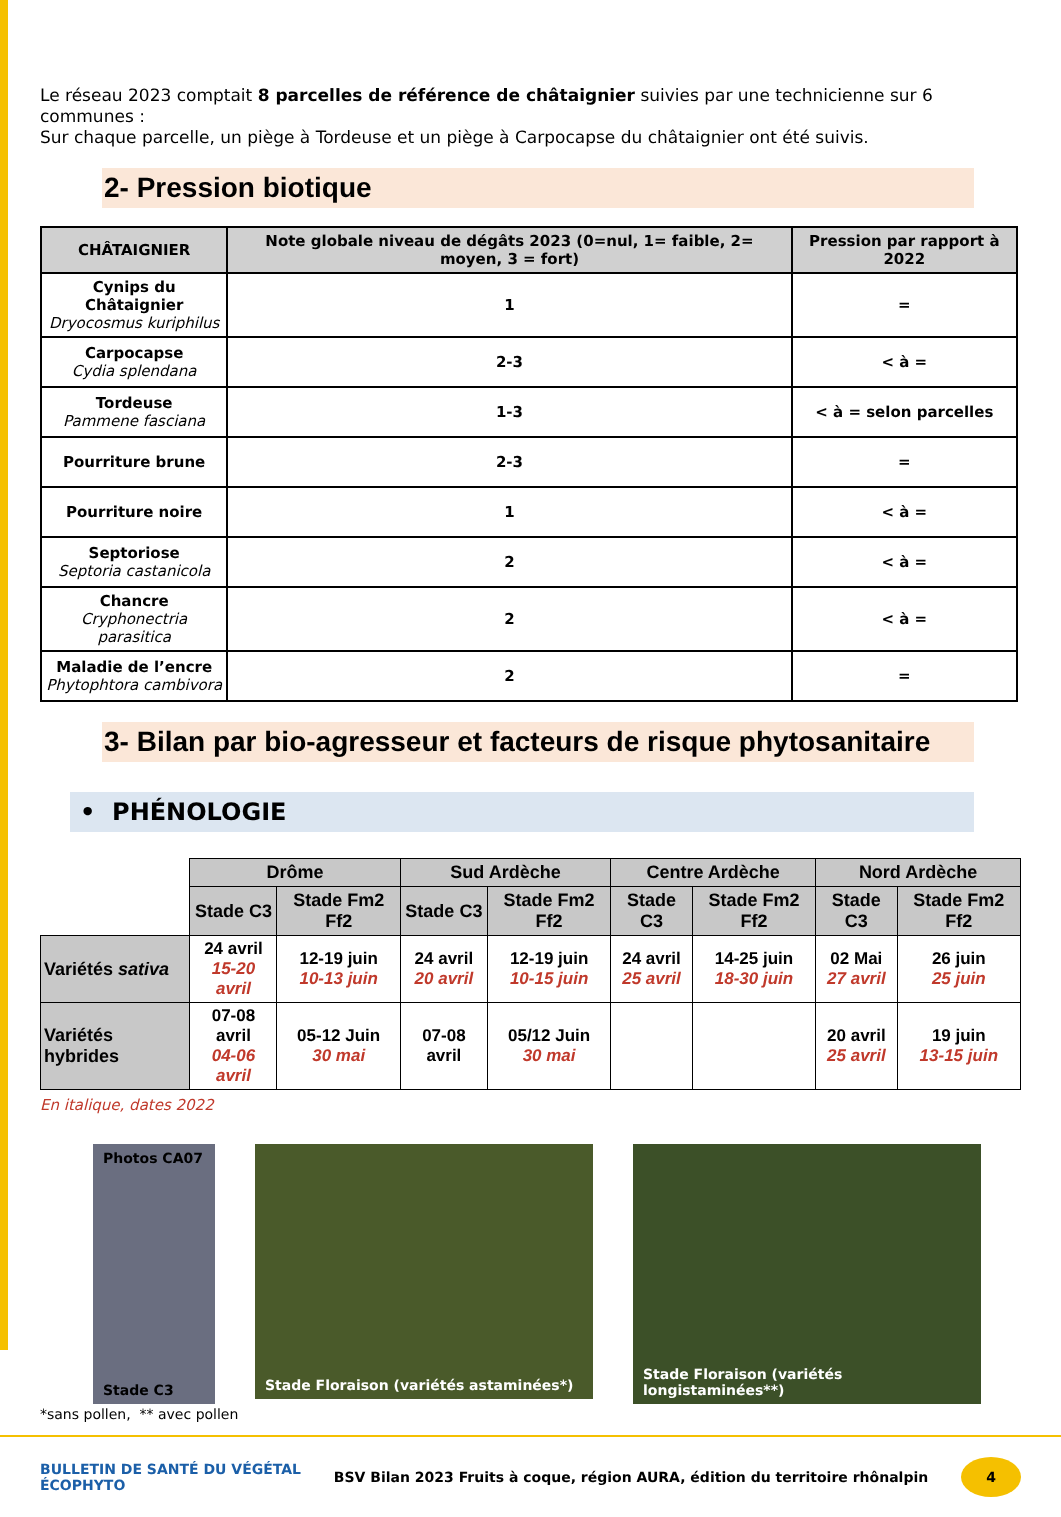Le réseau 2023 comptait 8 parcelles de référence de châtaignier suivies par une technicienne sur 6 communes :
Sur chaque parcelle, un piège à Tordeuse et un piège à Carpocapse du châtaignier ont été suivis.
2- Pression biotique
| CHÂTAIGNIER | Note globale niveau de dégâts 2023 (0=nul, 1= faible, 2= moyen, 3 = fort) | Pression par rapport à 2022 |
| --- | --- | --- |
| Cynips du Châtaignier Dryocosmus kuriphilus | 1 | = |
| Carpocapse Cydia splendana | 2-3 | < à = |
| Tordeuse Pammene fasciana | 1-3 | < à = selon parcelles |
| Pourriture brune | 2-3 | = |
| Pourriture noire | 1 | < à = |
| Septoriose Septoria castanicola | 2 | < à = |
| Chancre Cryphonectria parasitica | 2 | < à = |
| Maladie de l’encre Phytophtora cambivora | 2 | = |
3- Bilan par bio-agresseur et facteurs de risque phytosanitaire
• PHÉNOLOGIE
| | Drôme | | Sud Ardèche | | Centre Ardèche | | Nord Ardèche | |
| | Stade C3 | Stade Fm2 Ff2 | Stade C3 | Stade Fm2 Ff2 | Stade C3 | Stade Fm2 Ff2 | Stade C3 | Stade Fm2 Ff2 |
| Variétés sativa | 24 avril 15-20 avril | 12-19 juin 10-13 juin | 24 avril 20 avril | 12-19 juin 10-15 juin | 24 avril 25 avril | 14-25 juin 18-30 juin | 02 Mai 27 avril | 26 juin 25 juin |
| Variétés hybrides | 07-08 avril 04-06 avril | 05-12 Juin 30 mai | 07-08 avril | 05/12 Juin 30 mai | | | 20 avril 25 avril | 19 juin 13-15 juin |
En italique, dates 2022
Photos CA07
Stade C3
Stade Floraison (variétés astaminées*)
Stade Floraison (variétés longistaminées**)
*sans pollen, ** avec pollen
BULLETIN DE SANTÉ DU VÉGÉTAL
ÉCOPHYTO BSV Bilan 2023 Fruits à coque, région AURA, édition du territoire rhônalpin
4